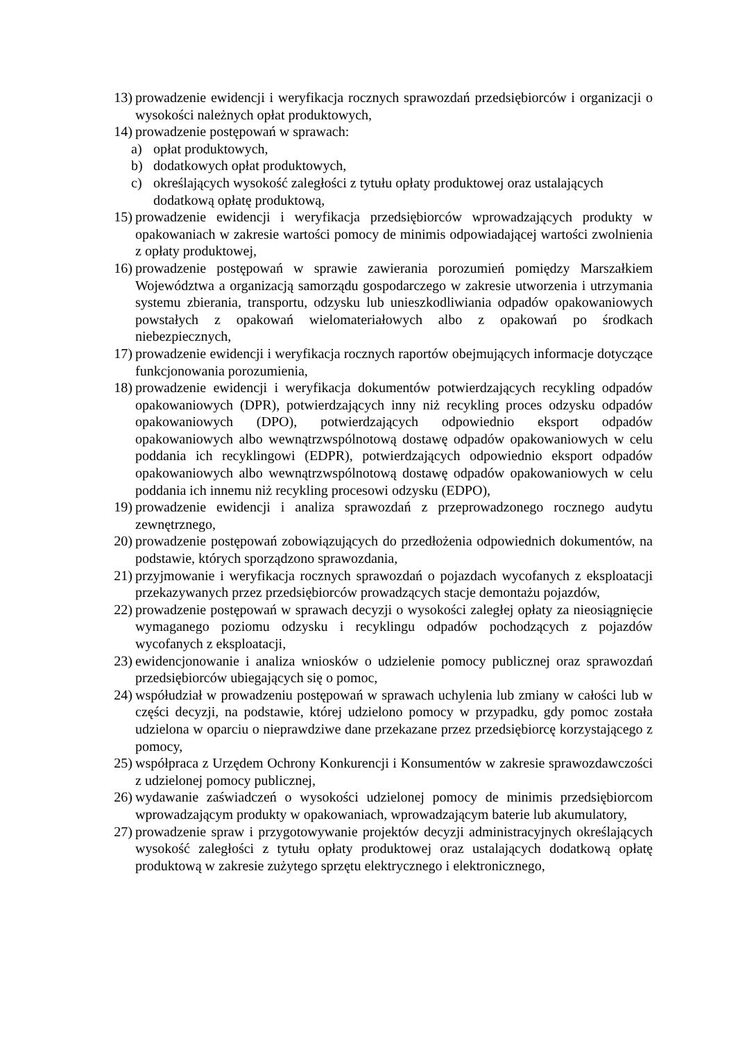13) prowadzenie ewidencji i weryfikacja rocznych sprawozdań przedsiębiorców i organizacji o wysokości należnych opłat produktowych,
14) prowadzenie postępowań w sprawach:
a) opłat produktowych,
b) dodatkowych opłat produktowych,
c) określających wysokość zaległości z tytułu opłaty produktowej oraz ustalających dodatkową opłatę produktową,
15) prowadzenie ewidencji i weryfikacja przedsiębiorców wprowadzających produkty w opakowaniach w zakresie wartości pomocy de minimis odpowiadającej wartości zwolnienia z opłaty produktowej,
16) prowadzenie postępowań w sprawie zawierania porozumień pomiędzy Marszałkiem Województwa a organizacją samorządu gospodarczego w zakresie utworzenia i utrzymania systemu zbierania, transportu, odzysku lub unieszkodliwiania odpadów opakowaniowych powstałych z opakowań wielomateriałowych albo z opakowań po środkach niebezpiecznych,
17) prowadzenie ewidencji i weryfikacja rocznych raportów obejmujących informacje dotyczące funkcjonowania porozumienia,
18) prowadzenie ewidencji i weryfikacja dokumentów potwierdzających recykling odpadów opakowaniowych (DPR), potwierdzających inny niż recykling proces odzysku odpadów opakowaniowych (DPO), potwierdzających odpowiednio eksport odpadów opakowaniowych albo wewnątrzwspólnotową dostawę odpadów opakowaniowych w celu poddania ich recyklingowi (EDPR), potwierdzających odpowiednio eksport odpadów opakowaniowych albo wewnątrzwspólnotową dostawę odpadów opakowaniowych w celu poddania ich innemu niż recykling procesowi odzysku (EDPO),
19) prowadzenie ewidencji i analiza sprawozdań z przeprowadzonego rocznego audytu zewnętrznego,
20) prowadzenie postępowań zobowiązujących do przedłożenia odpowiednich dokumentów, na podstawie, których sporządzono sprawozdania,
21) przyjmowanie i weryfikacja rocznych sprawozdań o pojazdach wycofanych z eksploatacji przekazywanych przez przedsiębiorców prowadzących stacje demontażu pojazdów,
22) prowadzenie postępowań w sprawach decyzji o wysokości zaległej opłaty za nieosiągnięcie wymaganego poziomu odzysku i recyklingu odpadów pochodzących z pojazdów wycofanych z eksploatacji,
23) ewidencjonowanie i analiza wniosków o udzielenie pomocy publicznej oraz sprawozdań przedsiębiorców ubiegających się o pomoc,
24) współudział w prowadzeniu postępowań w sprawach uchylenia lub zmiany w całości lub w części decyzji, na podstawie, której udzielono pomocy w przypadku, gdy pomoc została udzielona w oparciu o nieprawdziwe dane przekazane przez przedsiębiorcę korzystającego z pomocy,
25) współpraca z Urzędem Ochrony Konkurencji i Konsumentów w zakresie sprawozdawczości z udzielonej pomocy publicznej,
26) wydawanie zaświadczeń o wysokości udzielonej pomocy de minimis przedsiębiorcom wprowadzającym produkty w opakowaniach, wprowadzającym baterie lub akumulatory,
27) prowadzenie spraw i przygotowywanie projektów decyzji administracyjnych określających wysokość zaległości z tytułu opłaty produktowej oraz ustalających dodatkową opłatę produktową w zakresie zużytego sprzętu elektrycznego i elektronicznego,